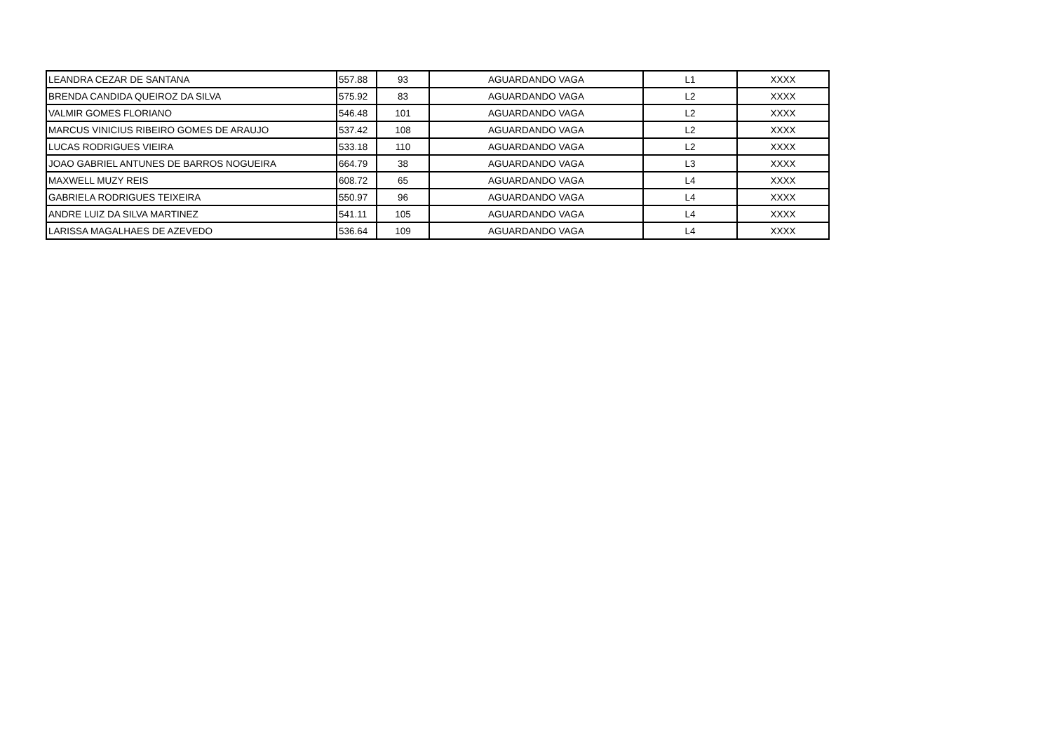| LEANDRA CEZAR DE SANTANA | 557.88 | 93 | AGUARDANDO VAGA | L1 | XXXX |
| BRENDA CANDIDA QUEIROZ DA SILVA | 575.92 | 83 | AGUARDANDO VAGA | L2 | XXXX |
| VALMIR GOMES FLORIANO | 546.48 | 101 | AGUARDANDO VAGA | L2 | XXXX |
| MARCUS VINICIUS RIBEIRO GOMES DE ARAUJO | 537.42 | 108 | AGUARDANDO VAGA | L2 | XXXX |
| LUCAS RODRIGUES VIEIRA | 533.18 | 110 | AGUARDANDO VAGA | L2 | XXXX |
| JOAO GABRIEL ANTUNES DE BARROS NOGUEIRA | 664.79 | 38 | AGUARDANDO VAGA | L3 | XXXX |
| MAXWELL MUZY REIS | 608.72 | 65 | AGUARDANDO VAGA | L4 | XXXX |
| GABRIELA RODRIGUES TEIXEIRA | 550.97 | 96 | AGUARDANDO VAGA | L4 | XXXX |
| ANDRE LUIZ DA SILVA MARTINEZ | 541.11 | 105 | AGUARDANDO VAGA | L4 | XXXX |
| LARISSA MAGALHAES DE AZEVEDO | 536.64 | 109 | AGUARDANDO VAGA | L4 | XXXX |